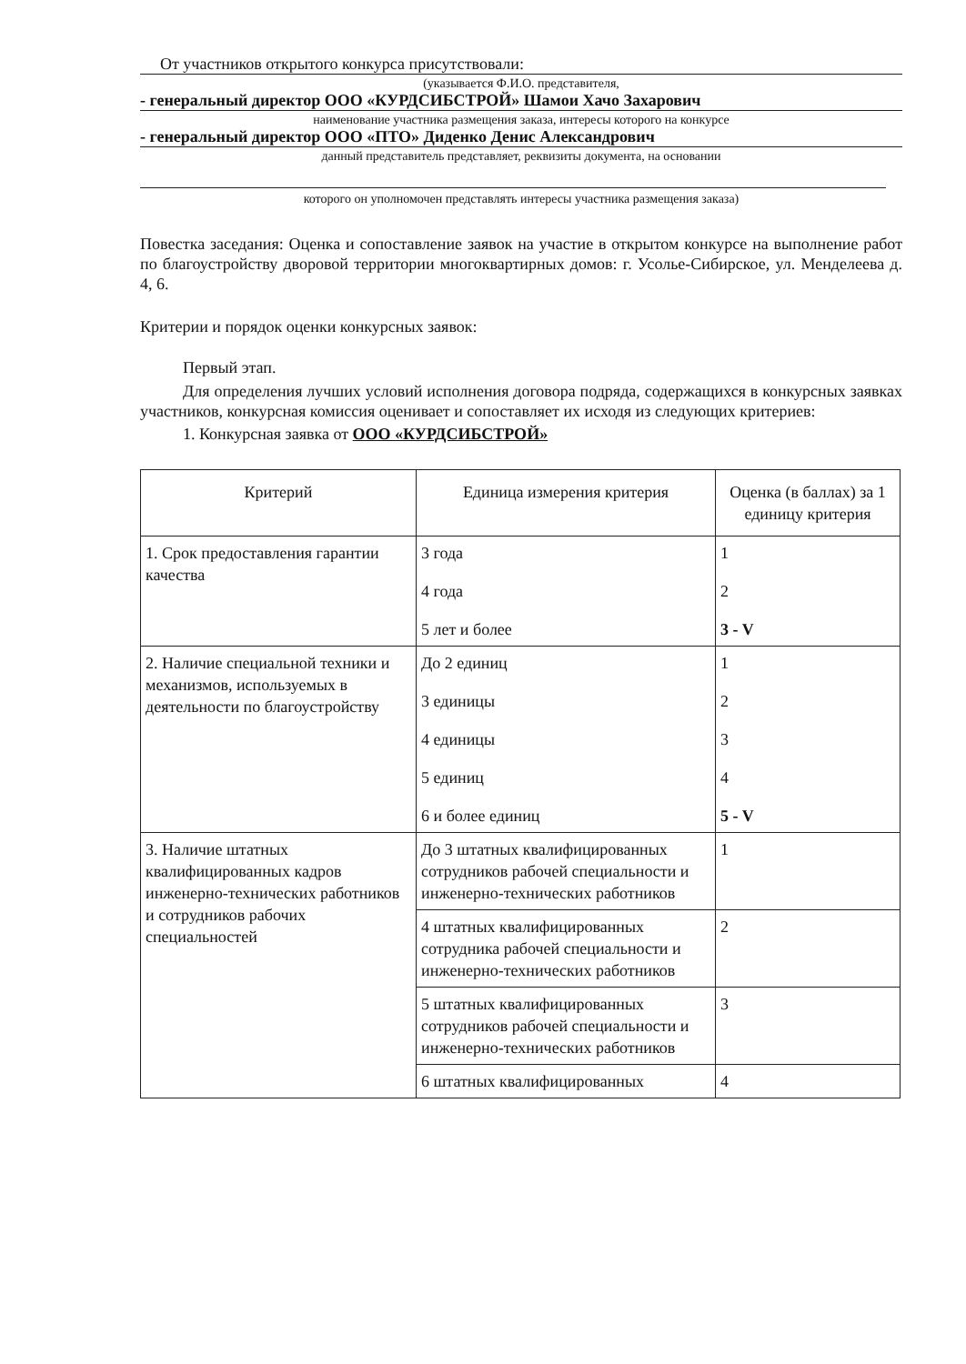От участников открытого конкурса присутствовали:
(указывается Ф.И.О. представителя,
- генеральный директор ООО «КУРДСИБСТРОЙ» Шамои Хачо Захарович
наименование участника размещения заказа, интересы которого на конкурсе
- генеральный директор ООО «ПТО» Диденко Денис Александрович
данный представитель представляет, реквизиты документа, на основании
которого он уполномочен представлять интересы участника размещения заказа)
Повестка заседания: Оценка и сопоставление заявок на участие в открытом конкурсе на выполнение работ по благоустройству дворовой территории многоквартирных домов: г. Усолье-Сибирское, ул. Менделеева д. 4, 6.
Критерии и порядок оценки конкурсных заявок:
Первый этап.
Для определения лучших условий исполнения договора подряда, содержащихся в конкурсных заявках участников, конкурсная комиссия оценивает и сопоставляет их исходя из следующих критериев:
1. Конкурсная заявка от ООО «КУРДСИБСТРОЙ»
| Критерий | Единица измерения критерия | Оценка (в баллах) за 1 единицу критерия |
| --- | --- | --- |
| 1. Срок предоставления гарантии качества | 3 года 4 года 5 лет и более | 1 2 3 - V |
| 2. Наличие специальной техники и механизмов, используемых в деятельности по благоустройству | До 2 единиц 3 единицы 4 единицы 5 единиц 6 и более единиц | 1 2 3 4 5 - V |
| 3. Наличие штатных квалифицированных кадров инженерно-технических работников и сотрудников рабочих специальностей | До 3 штатных квалифицированных сотрудников рабочей специальности и инженерно-технических работников | 1 |
| | 4 штатных квалифицированных сотрудника рабочей специальности и инженерно-технических работников | 2 |
| | 5 штатных квалифицированных сотрудников рабочей специальности и инженерно-технических работников | 3 |
| | 6 штатных квалифицированных | 4 |